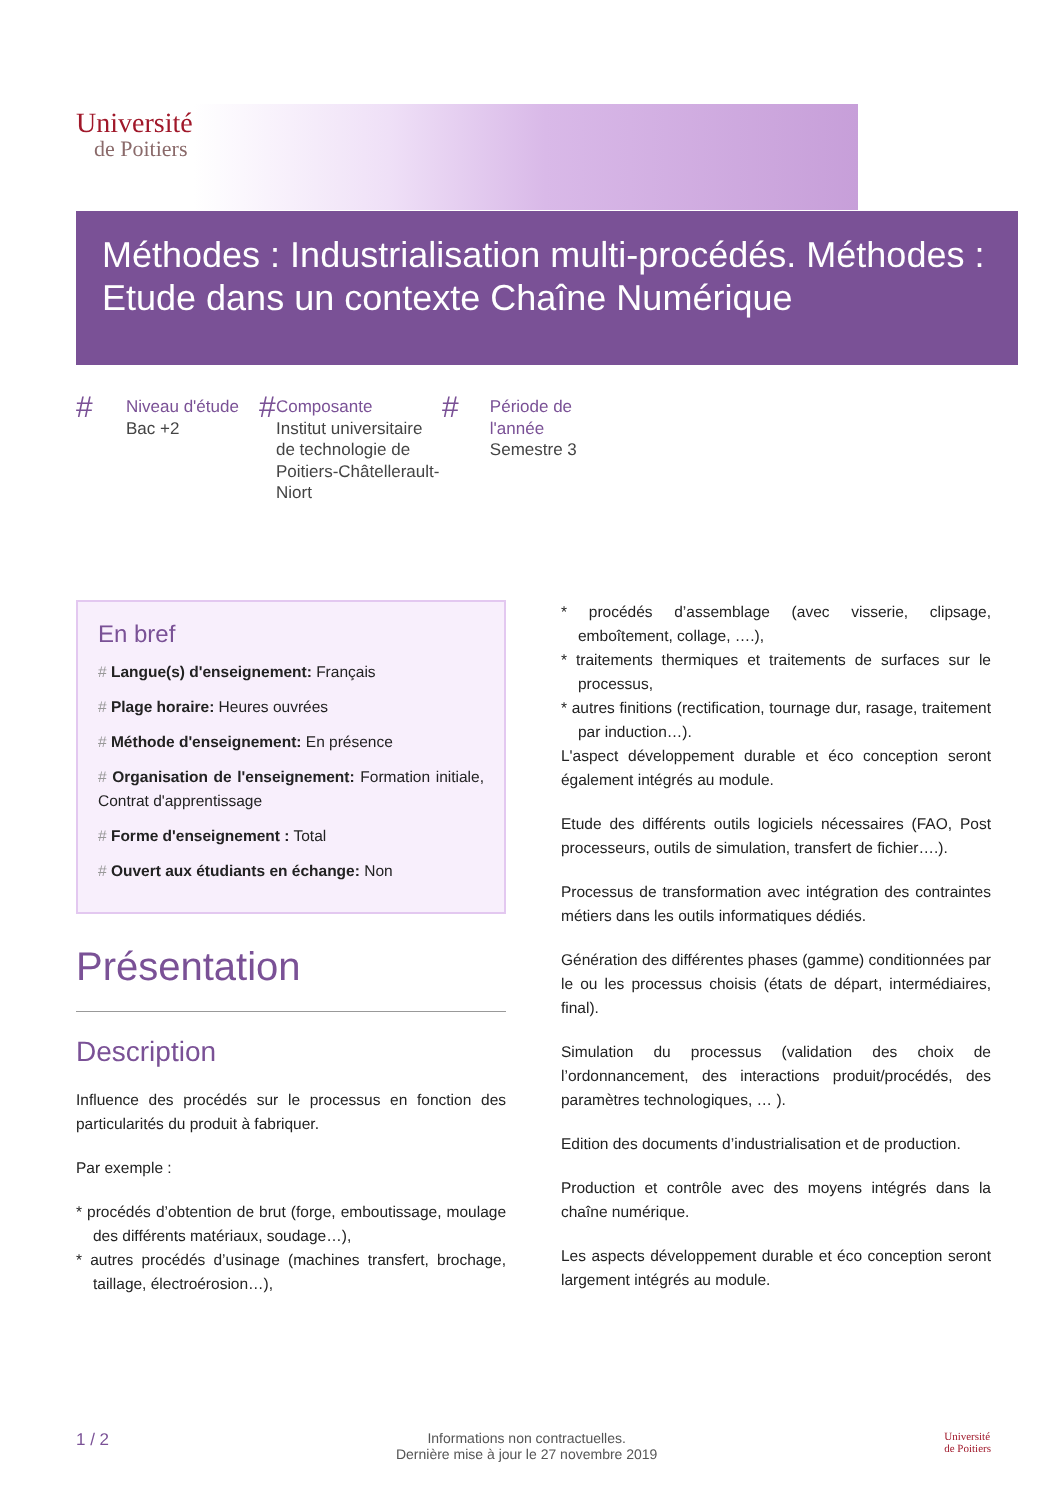Université
de Poitiers
Méthodes : Industrialisation multi-procédés. Méthodes : Etude dans un contexte Chaîne Numérique
# Niveau d'étude
Bac +2
# Composante
Institut universitaire de technologie de Poitiers-Châtellerault-Niort
# Période de l'année
Semestre 3
En bref
# Langue(s) d'enseignement: Français
# Plage horaire: Heures ouvrées
# Méthode d'enseignement: En présence
# Organisation de l'enseignement: Formation initiale, Contrat d'apprentissage
# Forme d'enseignement : Total
# Ouvert aux étudiants en échange: Non
Présentation
Description
Influence des procédés sur le processus en fonction des particularités du produit à fabriquer.
Par exemple :
* procédés d’obtention de brut (forge, emboutissage, moulage des différents matériaux, soudage…),
* autres procédés d’usinage (machines transfert, brochage, taillage, électroérosion…),
* procédés d’assemblage (avec visserie, clipsage, emboîtement, collage, ….),
* traitements thermiques et traitements de surfaces sur le processus,
* autres finitions (rectification, tournage dur, rasage, traitement par induction…).
L'aspect développement durable et éco conception seront également intégrés au module.
Etude des différents outils logiciels nécessaires (FAO, Post processeurs, outils de simulation, transfert de fichier….).
Processus de transformation avec intégration des contraintes métiers dans les outils informatiques dédiés.
Génération des différentes phases (gamme) conditionnées par le ou les processus choisis (états de départ, intermédiaires, final).
Simulation du processus (validation des choix de l’ordonnancement, des interactions produit/procédés, des paramètres technologiques, … ).
Edition des documents d’industrialisation et de production.
Production et contrôle avec des moyens intégrés dans la chaîne numérique.
Les aspects développement durable et éco conception seront largement intégrés au module.
1 / 2 Informations non contractuelles.
Dernière mise à jour le 27 novembre 2019 Université
de Poitiers